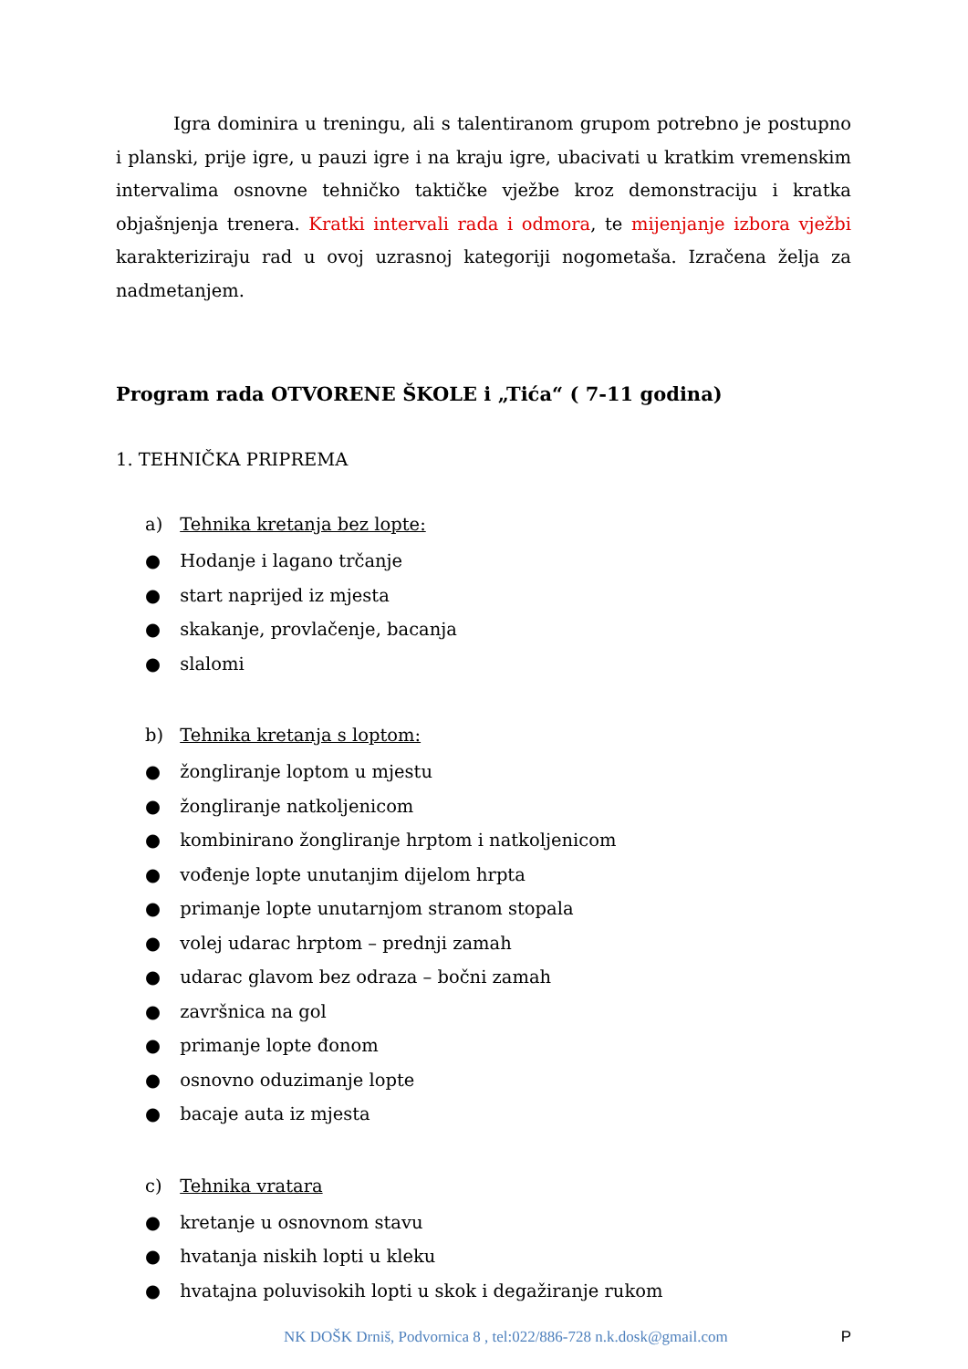Igra dominira u treningu, ali s talentiranom grupom potrebno je postupno i planski, prije igre, u pauzi igre i na kraju igre, ubacivati u kratkim vremenskim intervalima osnovne tehničko taktičke vježbe kroz demonstraciju i kratka objašnjenja trenera. Kratki intervali rada i odmora, te mijenjanje izbora vježbi karakteriziraju rad u ovoj uzrasnoj kategoriji nogometaša. Izračena želja za nadmetanjem.
Program rada OTVORENE ŠKOLE i „Tića“ ( 7-11 godina)
1. TEHNIČKA PRIPREMA
a) Tehnika kretanja bez lopte:
● Hodanje i lagano trčanje
● start naprijed iz mjesta
● skakanje, provlačenje, bacanja
● slalomi
b) Tehnika kretanja s loptom:
● žongliranje loptom u mjestu
● žongliranje natkoljenicom
● kombinirano žongliranje hrptom i natkoljenicom
● vođenje lopte unutanjim dijelom hrpta
● primanje lopte unutarnjom stranom stopala
● volej udarac hrptom – prednji zamah
● udarac glavom bez odraza – bočni zamah
● završnica na gol
● primanje lopte đonom
● osnovno oduzimanje lopte
● bacaje auta iz mjesta
c) Tehnika vratara
● kretanje u osnovnom stavu
● hvatanja niskih lopti u kleku
● hvatajna poluvisokih lopti u skok i degažiranje rukom
NK DOŠK Drniš, Podvornica 8 , tel:022/886-728 n.k.dosk@gmail.com P